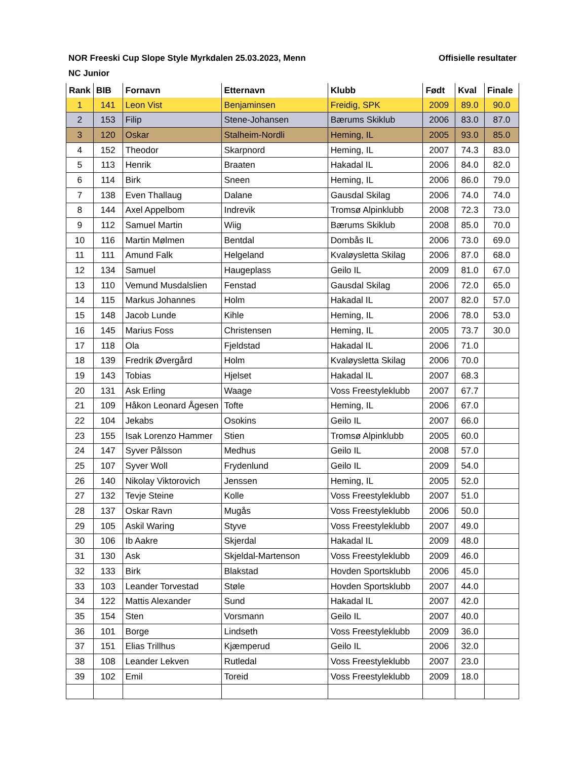NOR Freeski Cup Slope Style Myrkdalen 25.03.2023, Menn Offisielle resultater
NC Junior
| Rank | BIB | Fornavn | Etternavn | Klubb | Født | Kval | Finale |
| --- | --- | --- | --- | --- | --- | --- | --- |
| 1 | 141 | Leon Vist | Benjaminsen | Freidig, SPK | 2009 | 89.0 | 90.0 |
| 2 | 153 | Filip | Stene-Johansen | Bærums Skiklub | 2006 | 83.0 | 87.0 |
| 3 | 120 | Oskar | Stalheim-Nordli | Heming, IL | 2005 | 93.0 | 85.0 |
| 4 | 152 | Theodor | Skarpnord | Heming, IL | 2007 | 74.3 | 83.0 |
| 5 | 113 | Henrik | Braaten | Hakadal IL | 2006 | 84.0 | 82.0 |
| 6 | 114 | Birk | Sneen | Heming, IL | 2006 | 86.0 | 79.0 |
| 7 | 138 | Even Thallaug | Dalane | Gausdal Skilag | 2006 | 74.0 | 74.0 |
| 8 | 144 | Axel Appelbom | Indrevik | Tromsø Alpinklubb | 2008 | 72.3 | 73.0 |
| 9 | 112 | Samuel Martin | Wiig | Bærums Skiklub | 2008 | 85.0 | 70.0 |
| 10 | 116 | Martin Mølmen | Bentdal | Dombås IL | 2006 | 73.0 | 69.0 |
| 11 | 111 | Amund Falk | Helgeland | Kvaløysletta Skilag | 2006 | 87.0 | 68.0 |
| 12 | 134 | Samuel | Haugeplass | Geilo IL | 2009 | 81.0 | 67.0 |
| 13 | 110 | Vemund Musdalslien | Fenstad | Gausdal Skilag | 2006 | 72.0 | 65.0 |
| 14 | 115 | Markus Johannes | Holm | Hakadal IL | 2007 | 82.0 | 57.0 |
| 15 | 148 | Jacob Lunde | Kihle | Heming, IL | 2006 | 78.0 | 53.0 |
| 16 | 145 | Marius Foss | Christensen | Heming, IL | 2005 | 73.7 | 30.0 |
| 17 | 118 | Ola | Fjeldstad | Hakadal IL | 2006 | 71.0 | |
| 18 | 139 | Fredrik Øvergård | Holm | Kvaløysletta Skilag | 2006 | 70.0 | |
| 19 | 143 | Tobias | Hjelset | Hakadal IL | 2007 | 68.3 | |
| 20 | 131 | Ask Erling | Waage | Voss Freestyleklubb | 2007 | 67.7 | |
| 21 | 109 | Håkon Leonard Ågesen | Tofte | Heming, IL | 2006 | 67.0 | |
| 22 | 104 | Jekabs | Osokins | Geilo IL | 2007 | 66.0 | |
| 23 | 155 | Isak Lorenzo Hammer | Stien | Tromsø Alpinklubb | 2005 | 60.0 | |
| 24 | 147 | Syver Pålsson | Medhus | Geilo IL | 2008 | 57.0 | |
| 25 | 107 | Syver Woll | Frydenlund | Geilo IL | 2009 | 54.0 | |
| 26 | 140 | Nikolay Viktorovich | Jenssen | Heming, IL | 2005 | 52.0 | |
| 27 | 132 | Tevje Steine | Kolle | Voss Freestyleklubb | 2007 | 51.0 | |
| 28 | 137 | Oskar Ravn | Mugås | Voss Freestyleklubb | 2006 | 50.0 | |
| 29 | 105 | Askil Waring | Styve | Voss Freestyleklubb | 2007 | 49.0 | |
| 30 | 106 | Ib Aakre | Skjerdal | Hakadal IL | 2009 | 48.0 | |
| 31 | 130 | Ask | Skjeldal-Martenson | Voss Freestyleklubb | 2009 | 46.0 | |
| 32 | 133 | Birk | Blakstad | Hovden Sportsklubb | 2006 | 45.0 | |
| 33 | 103 | Leander Torvestad | Støle | Hovden Sportsklubb | 2007 | 44.0 | |
| 34 | 122 | Mattis Alexander | Sund | Hakadal IL | 2007 | 42.0 | |
| 35 | 154 | Sten | Vorsmann | Geilo IL | 2007 | 40.0 | |
| 36 | 101 | Borge | Lindseth | Voss Freestyleklubb | 2009 | 36.0 | |
| 37 | 151 | Elias Trillhus | Kjæmperud | Geilo IL | 2006 | 32.0 | |
| 38 | 108 | Leander Lekven | Rutledal | Voss Freestyleklubb | 2007 | 23.0 | |
| 39 | 102 | Emil | Toreid | Voss Freestyleklubb | 2009 | 18.0 | |